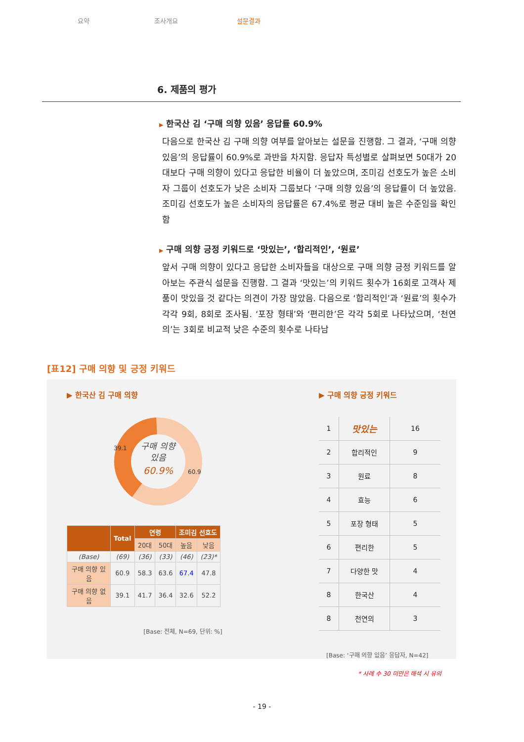요약 조사개요 설문결과
6. 제품의 평가
▶ 한국산 김 ‘구매 의향 있음’ 응답률 60.9%
다음으로 한국산 김 구매 의향 여부를 알아보는 설문을 진행함. 그 결과, ‘구매 의향 있음’의 응답률이 60.9%로 과반을 차지함. 응답자 특성별로 살펴보면 50대가 20대보다 구매 의향이 있다고 응답한 비율이 더 높았으며, 조미김 선호도가 높은 소비자 그룹이 선호도가 낮은 소비자 그룹보다 ‘구매 의향 있음’의 응답률이 더 높았음. 조미김 선호도가 높은 소비자의 응답률은 67.4%로 평균 대비 높은 수준임을 확인함
▶ 구매 의향 긍정 키워드로 ‘맛있는’, ‘합리적인’, ‘원료’
앞서 구매 의향이 있다고 응답한 소비자들을 대상으로 구매 의향 긍정 키워드를 알아보는 주관식 설문을 진행함. 그 결과 ‘맛있는’의 키워드 횟수가 16회로 고객사 제품이 맛있을 것 같다는 의견이 가장 많았음. 다음으로 ‘합리적인’과 ‘원료’의 횟수가 각각 9회, 8회로 조사됨. ‘포장 형태’와 ‘편리한’은 각각 5회로 나타났으며, ‘천연의’는 3회로 비교적 낮은 수준의 횟수로 나타남
[표12] 구매 의향 및 긍정 키워드
▶ 한국산 김 구매 의향
39.1
60.9
구매 의향
있음
60.9%
| | Total | 연령 | | 조미김 선호도 | |
| --- | --- | --- | --- | --- | --- |
| | | 20대 | 50대 | 높음 | 낮음 |
| (Base) | (69) | (36) | (33) | (46) | (23)* |
| 구매 의향 있음 | 60.9 | 58.3 | 63.6 | 67.4 | 47.8 |
| 구매 의향 없음 | 39.1 | 41.7 | 36.4 | 32.6 | 52.2 |
[Base: 전체, N=69, 단위: %]
▶ 구매 의향 긍정 키워드
| 1 | 맛있는 | 16 |
| 2 | 합리적인 | 9 |
| 3 | 원료 | 8 |
| 4 | 효능 | 6 |
| 5 | 포장 형태 | 5 |
| 6 | 편리한 | 5 |
| 7 | 다양한 맛 | 4 |
| 8 | 한국산 | 4 |
| 8 | 천연의 | 3 |
[Base: ‘구매 의향 있음’ 응답자, N=42]
* 사례 수 30 미만은 해석 시 유의
- 19 -